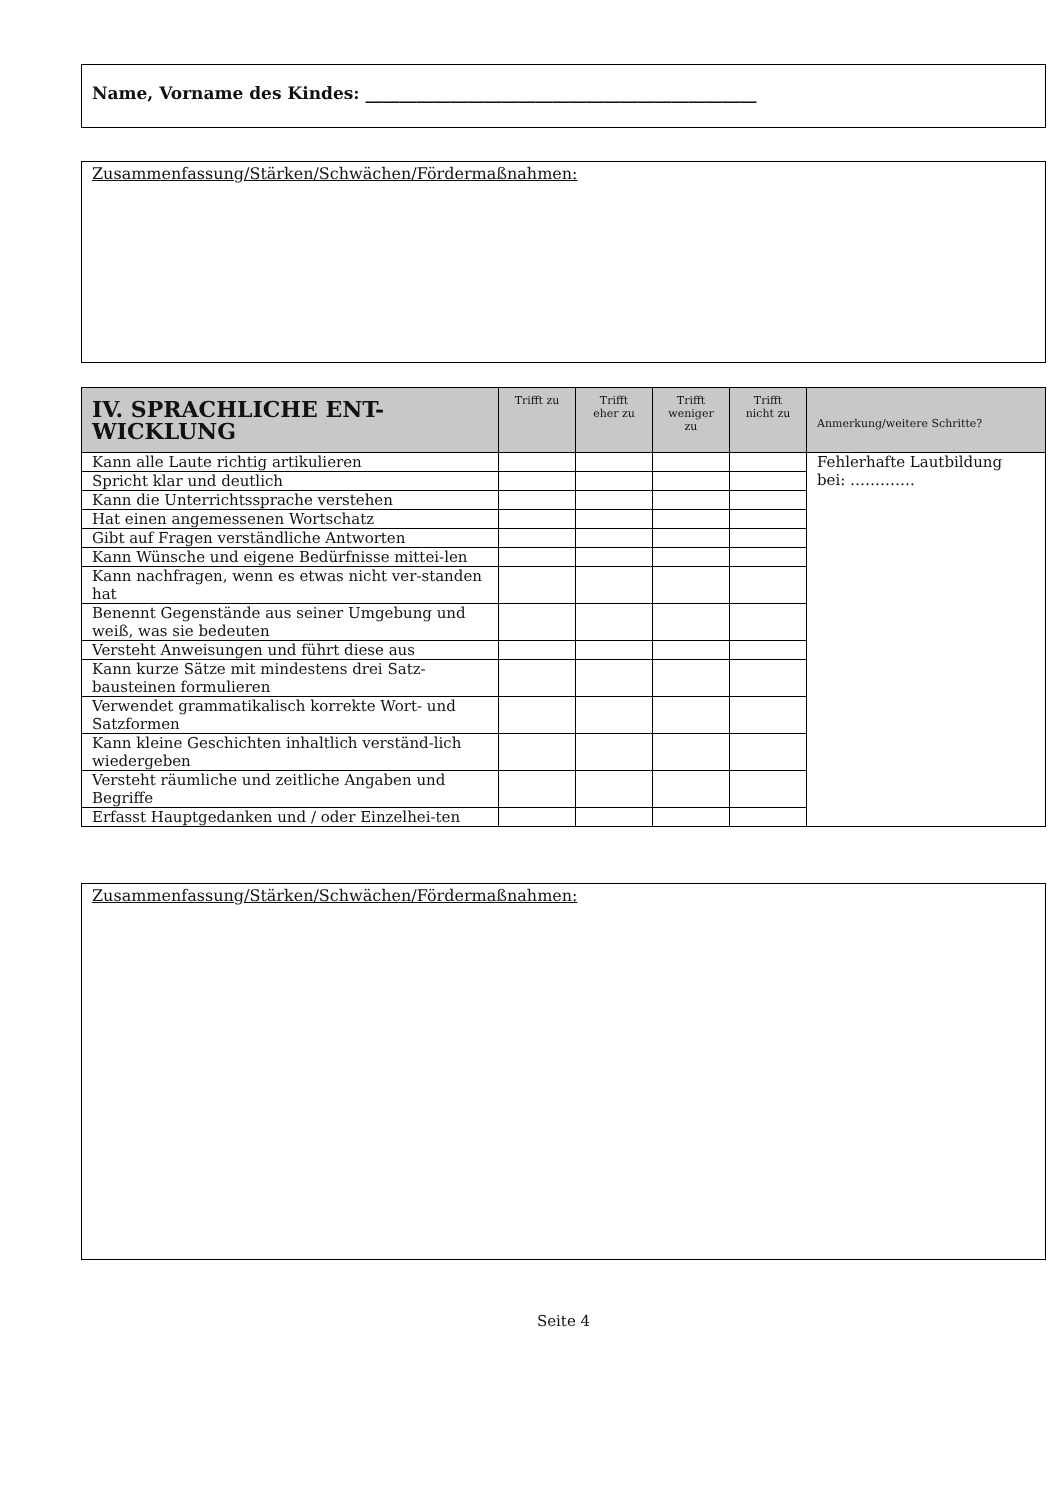Name, Vorname des Kindes: ______________________________________________
Zusammenfassung/Stärken/Schwächen/Fördermaßnahmen:
| IV. SPRACHLICHE ENT-WICKLUNG | Trifft zu | Trifft eher zu | Trifft weniger zu | Trifft nicht zu | Anmerkung/weitere Schritte? |
| --- | --- | --- | --- | --- | --- |
| Kann alle Laute richtig artikulieren | | | | | Fehlerhafte Lautbildung bei: …………. |
| Spricht klar und deutlich | | | | | |
| Kann die Unterrichtssprache verstehen | | | | | |
| Hat einen angemessenen Wortschatz | | | | | |
| Gibt auf Fragen verständliche Antworten | | | | | |
| Kann Wünsche und eigene Bedürfnisse mittei-len | | | | | |
| Kann nachfragen, wenn es etwas nicht ver-standen hat | | | | | |
| Benennt Gegenstände aus seiner Umgebung und weiß, was sie bedeuten | | | | | |
| Versteht Anweisungen und führt diese aus | | | | | |
| Kann kurze Sätze mit mindestens drei Satz-bausteinen formulieren | | | | | |
| Verwendet grammatikalisch korrekte Wort- und Satzformen | | | | | |
| Kann kleine Geschichten inhaltlich verständ-lich wiedergeben | | | | | |
| Versteht räumliche und zeitliche Angaben und Begriffe | | | | | |
| Erfasst Hauptgedanken und / oder Einzelhei-ten | | | | | |
Zusammenfassung/Stärken/Schwächen/Fördermaßnahmen:
Seite 4